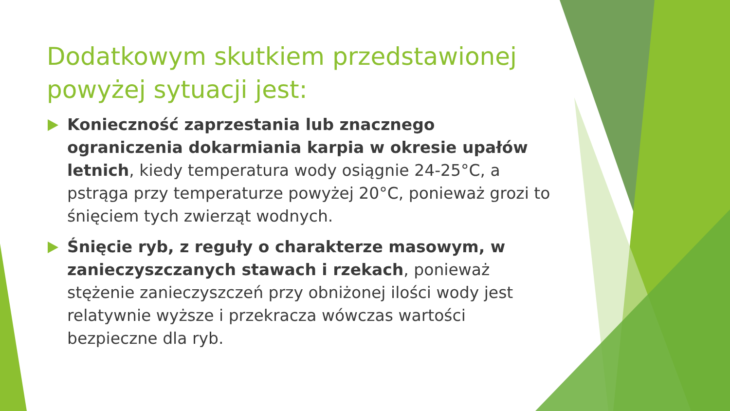Dodatkowym skutkiem przedstawionej powyżej sytuacji jest:
Konieczność zaprzestania lub znacznego ograniczenia dokarmiania karpia w okresie upałów letnich, kiedy temperatura wody osiągnie 24-25°C, a pstrąga przy temperaturze powyżej 20°C, ponieważ grozi to śnięciem tych zwierząt wodnych.
Śnięcie ryb, z reguły o charakterze masowym, w zanieczyszczanych stawach i rzekach, ponieważ stężenie zanieczyszczeń przy obniżonej ilości wody jest relatywnie wyższe i przekracza wówczas wartości bezpieczne dla ryb.